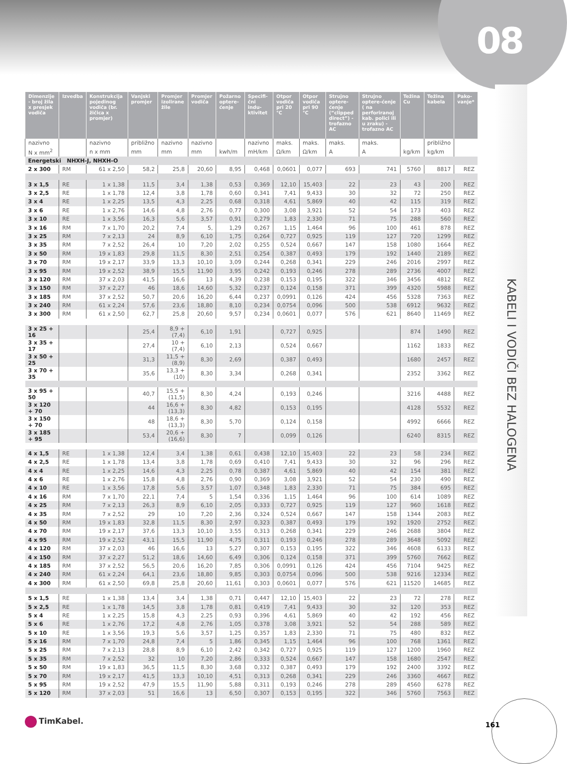08
KABELI I VODIČI BEZ HALOGENA
| Dimenzije - broj žila x presjek vodiča | Izvedba | Konstrukcija pojedinog vodiča (br. žičica x promjer) | Vanjski promjer | Promjer izolirane žile | Promjer vodiča | Požarno optere-ćenje | Specifi-čni indu-ktivitet | Otpor vodiča pri 20 °C | Otpor vodiča pri 90 °C | Strujno optere-ćenje (“clipped direct”) - trofazno AC | Strujno optere-ćenje ( na perforiranoj kab. polici ili u zraku) - trofazno AC | Težina Cu | Težina kabela | Pako-vanje* |
| --- | --- | --- | --- | --- | --- | --- | --- | --- | --- | --- | --- | --- | --- | --- |
| nazivno | | nazivno | približno | nazivno | nazivno | | nazivno | maks. | maks. | maks. | maks. | | približno | |
| N x mm<sup>2</sup> | | n x mm | mm | mm | mm | kwh/m | mH/km | Ω/km | Ω/km | A | A | kg/km | kg/km | |
| Energetski NHXH-J, NHXH-O | | | | | | | | | | | | | | |
| 2 x 300 | RM | 61 x 2,50 | 58,2 | 25,8 | 20,60 | 8,95 | 0,468 | 0,0601 | 0,077 | 693 | 741 | 5760 | 8817 | REZ |
| 3 x 1,5 | RE | 1 x 1,38 | 11,5 | 3,4 | 1,38 | 0,53 | 0,369 | 12,10 | 15,403 | 22 | 23 | 43 | 200 | REZ |
| 3 x 2,5 | RE | 1 x 1,78 | 12,4 | 3,8 | 1,78 | 0,60 | 0,341 | 7,41 | 9,433 | 30 | 32 | 72 | 250 | REZ |
| 3 x 4 | RE | 1 x 2,25 | 13,5 | 4,3 | 2,25 | 0,68 | 0,318 | 4,61 | 5,869 | 40 | 42 | 115 | 319 | REZ |
| 3 x 6 | RE | 1 x 2,76 | 14,6 | 4,8 | 2,76 | 0,77 | 0,300 | 3,08 | 3,921 | 52 | 54 | 173 | 403 | REZ |
| 3 x 10 | RE | 1 x 3,56 | 16,3 | 5,6 | 3,57 | 0,91 | 0,279 | 1,83 | 2,330 | 71 | 75 | 288 | 560 | REZ |
| 3 x 16 | RM | 7 x 1,70 | 20,2 | 7,4 | 5, | 1,29 | 0,267 | 1,15 | 1,464 | 96 | 100 | 461 | 878 | REZ |
| 3 x 25 | RM | 7 x 2,13 | 24 | 8,9 | 6,10 | 1,75 | 0,264 | 0,727 | 0,925 | 119 | 127 | 720 | 1299 | REZ |
| 3 x 35 | RM | 7 x 2,52 | 26,4 | 10 | 7,20 | 2,02 | 0,255 | 0,524 | 0,667 | 147 | 158 | 1080 | 1664 | REZ |
| 3 x 50 | RM | 19 x 1,83 | 29,8 | 11,5 | 8,30 | 2,51 | 0,254 | 0,387 | 0,493 | 179 | 192 | 1440 | 2189 | REZ |
| 3 x 70 | RM | 19 x 2,17 | 33,9 | 13,3 | 10,10 | 3,09 | 0,244 | 0,268 | 0,341 | 229 | 246 | 2016 | 2997 | REZ |
| 3 x 95 | RM | 19 x 2,52 | 38,9 | 15,5 | 11,90 | 3,95 | 0,242 | 0,193 | 0,246 | 278 | 289 | 2736 | 4007 | REZ |
| 3 x 120 | RM | 37 x 2,03 | 41,5 | 16,6 | 13 | 4,39 | 0,238 | 0,153 | 0,195 | 322 | 346 | 3456 | 4812 | REZ |
| 3 x 150 | RM | 37 x 2,27 | 46 | 18,6 | 14,60 | 5,32 | 0,237 | 0,124 | 0,158 | 371 | 399 | 4320 | 5988 | REZ |
| 3 x 185 | RM | 37 x 2,52 | 50,7 | 20,6 | 16,20 | 6,44 | 0,237 | 0,0991 | 0,126 | 424 | 456 | 5328 | 7363 | REZ |
| 3 x 240 | RM | 61 x 2,24 | 57,6 | 23,6 | 18,80 | 8,10 | 0,234 | 0,0754 | 0,096 | 500 | 538 | 6912 | 9632 | REZ |
| 3 x 300 | RM | 61 x 2,50 | 62,7 | 25,8 | 20,60 | 9,57 | 0,234 | 0,0601 | 0,077 | 576 | 621 | 8640 | 11469 | REZ |
| 3 x 25 + 16 | | | 25,4 | 8,9 + (7,4) | 6,10 | 1,91 | | 0,727 | 0,925 | | | 874 | 1490 | REZ |
| 3 x 35 + 17 | | | 27,4 | 10 + (7,4) | 6,10 | 2,13 | | 0,524 | 0,667 | | | 1162 | 1833 | REZ |
| 3 x 50 + 25 | | | 31,3 | 11,5 + (8,9) | 8,30 | 2,69 | | 0,387 | 0,493 | | | 1680 | 2457 | REZ |
| 3 x 70 + 35 | | | 35,6 | 13,3 + (10) | 8,30 | 3,34 | | 0,268 | 0,341 | | | 2352 | 3362 | REZ |
| 3 x 95 + 50 | | | 40,7 | 15,5 + (11,5) | 8,30 | 4,24 | | 0,193 | 0,246 | | | 3216 | 4488 | REZ |
| 3 x 120 + 70 | | | 44 | 16,6 + (13,3) | 8,30 | 4,82 | | 0,153 | 0,195 | | | 4128 | 5532 | REZ |
| 3 x 150 + 70 | | | 48 | 18,6 + (13,3) | 8,30 | 5,70 | | 0,124 | 0,158 | | | 4992 | 6666 | REZ |
| 3 x 185 + 95 | | | 53,4 | 20,6 + (16,6) | 8,30 | 7 | | 0,099 | 0,126 | | | 6240 | 8315 | REZ |
| 4 x 1,5 | RE | 1 x 1,38 | 12,4 | 3,4 | 1,38 | 0,61 | 0,438 | 12,10 | 15,403 | 22 | 23 | 58 | 234 | REZ |
| 4 x 2,5 | RE | 1 x 1,78 | 13,4 | 3,8 | 1,78 | 0,69 | 0,410 | 7,41 | 9,433 | 30 | 32 | 96 | 296 | REZ |
| 4 x 4 | RE | 1 x 2,25 | 14,6 | 4,3 | 2,25 | 0,78 | 0,387 | 4,61 | 5,869 | 40 | 42 | 154 | 381 | REZ |
| 4 x 6 | RE | 1 x 2,76 | 15,8 | 4,8 | 2,76 | 0,90 | 0,369 | 3,08 | 3,921 | 52 | 54 | 230 | 490 | REZ |
| 4 x 10 | RE | 1 x 3,56 | 17,8 | 5,6 | 3,57 | 1,07 | 0,348 | 1,83 | 2,330 | 71 | 75 | 384 | 695 | REZ |
| 4 x 16 | RM | 7 x 1,70 | 22,1 | 7,4 | 5 | 1,54 | 0,336 | 1,15 | 1,464 | 96 | 100 | 614 | 1089 | REZ |
| 4 x 25 | RM | 7 x 2,13 | 26,3 | 8,9 | 6,10 | 2,05 | 0,333 | 0,727 | 0,925 | 119 | 127 | 960 | 1618 | REZ |
| 4 x 35 | RM | 7 x 2,52 | 29 | 10 | 7,20 | 2,36 | 0,324 | 0,524 | 0,667 | 147 | 158 | 1344 | 2083 | REZ |
| 4 x 50 | RM | 19 x 1,83 | 32,8 | 11,5 | 8,30 | 2,97 | 0,323 | 0,387 | 0,493 | 179 | 192 | 1920 | 2752 | REZ |
| 4 x 70 | RM | 19 x 2,17 | 37,6 | 13,3 | 10,10 | 3,55 | 0,313 | 0,268 | 0,341 | 229 | 246 | 2688 | 3804 | REZ |
| 4 x 95 | RM | 19 x 2,52 | 43,1 | 15,5 | 11,90 | 4,75 | 0,311 | 0,193 | 0,246 | 278 | 289 | 3648 | 5092 | REZ |
| 4 x 120 | RM | 37 x 2,03 | 46 | 16,6 | 13 | 5,27 | 0,307 | 0,153 | 0,195 | 322 | 346 | 4608 | 6133 | REZ |
| 4 x 150 | RM | 37 x 2,27 | 51,2 | 18,6 | 14,60 | 6,49 | 0,306 | 0,124 | 0,158 | 371 | 399 | 5760 | 7662 | REZ |
| 4 x 185 | RM | 37 x 2,52 | 56,5 | 20,6 | 16,20 | 7,85 | 0,306 | 0,0991 | 0,126 | 424 | 456 | 7104 | 9425 | REZ |
| 4 x 240 | RM | 61 x 2,24 | 64,1 | 23,6 | 18,80 | 9,85 | 0,303 | 0,0754 | 0,096 | 500 | 538 | 9216 | 12334 | REZ |
| 4 x 300 | RM | 61 x 2,50 | 69,8 | 25,8 | 20,60 | 11,61 | 0,303 | 0,0601 | 0,077 | 576 | 621 | 11520 | 14685 | REZ |
| 5 x 1,5 | RE | 1 x 1,38 | 13,4 | 3,4 | 1,38 | 0,71 | 0,447 | 12,10 | 15,403 | 22 | 23 | 72 | 278 | REZ |
| 5 x 2,5 | RE | 1 x 1,78 | 14,5 | 3,8 | 1,78 | 0,81 | 0,419 | 7,41 | 9,433 | 30 | 32 | 120 | 353 | REZ |
| 5 x 4 | RE | 1 x 2,25 | 15,8 | 4,3 | 2,25 | 0,93 | 0,396 | 4,61 | 5,869 | 40 | 42 | 192 | 456 | REZ |
| 5 x 6 | RE | 1 x 2,76 | 17,2 | 4,8 | 2,76 | 1,05 | 0,378 | 3,08 | 3,921 | 52 | 54 | 288 | 589 | REZ |
| 5 x 10 | RE | 1 x 3,56 | 19,3 | 5,6 | 3,57 | 1,25 | 0,357 | 1,83 | 2,330 | 71 | 75 | 480 | 832 | REZ |
| 5 x 16 | RM | 7 x 1,70 | 24,8 | 7,4 | 5 | 1,86 | 0,345 | 1,15 | 1,464 | 96 | 100 | 768 | 1361 | REZ |
| 5 x 25 | RM | 7 x 2,13 | 28,8 | 8,9 | 6,10 | 2,42 | 0,342 | 0,727 | 0,925 | 119 | 127 | 1200 | 1960 | REZ |
| 5 x 35 | RM | 7 x 2,52 | 32 | 10 | 7,20 | 2,86 | 0,333 | 0,524 | 0,667 | 147 | 158 | 1680 | 2547 | REZ |
| 5 x 50 | RM | 19 x 1,83 | 36,5 | 11,5 | 8,30 | 3,68 | 0,332 | 0,387 | 0,493 | 179 | 192 | 2400 | 3392 | REZ |
| 5 x 70 | RM | 19 x 2,17 | 41,5 | 13,3 | 10,10 | 4,51 | 0,313 | 0,268 | 0,341 | 229 | 246 | 3360 | 4667 | REZ |
| 5 x 95 | RM | 19 x 2,52 | 47,9 | 15,5 | 11,90 | 5,88 | 0,311 | 0,193 | 0,246 | 278 | 289 | 4560 | 6278 | REZ |
| 5 x 120 | RM | 37 x 2,03 | 51 | 16,6 | 13 | 6,50 | 0,307 | 0,153 | 0,195 | 322 | 346 | 5760 | 7563 | REZ |
TimKabel. 161